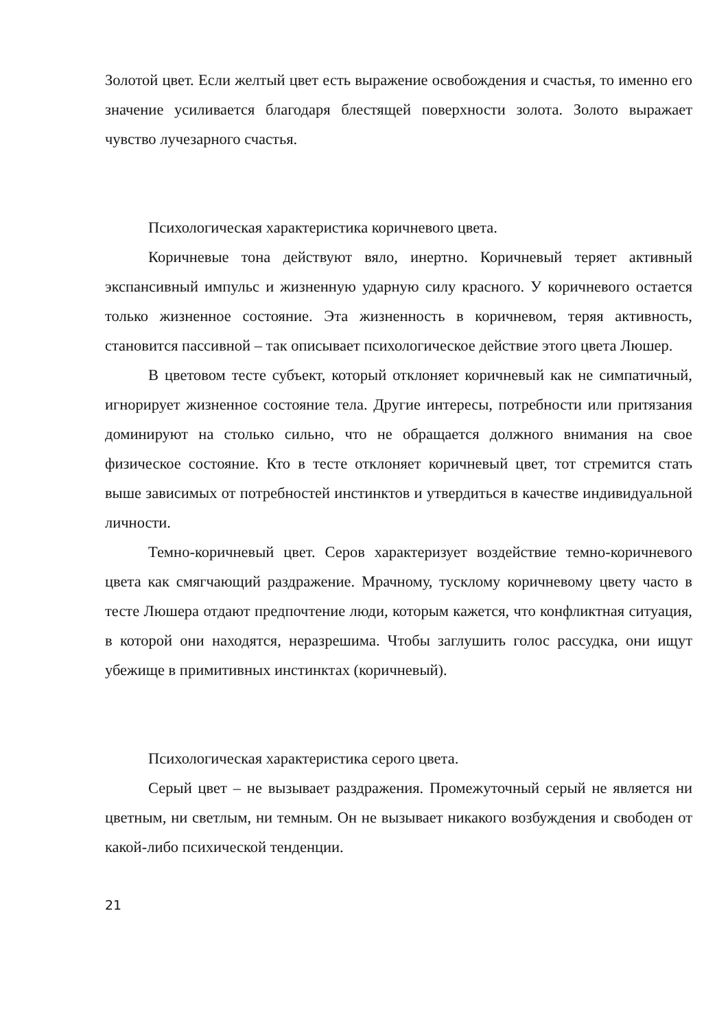Золотой цвет. Если желтый цвет есть выражение освобождения и счастья, то именно его значение усиливается благодаря блестящей поверхности золота. Золото выражает чувство лучезарного счастья.
Психологическая характеристика коричневого цвета.
Коричневые тона действуют вяло, инертно. Коричневый теряет активный экспансивный импульс и жизненную ударную силу красного. У коричневого остается только жизненное состояние. Эта жизненность в коричневом, теряя активность, становится пассивной – так описывает психологическое действие этого цвета Люшер.
В цветовом тесте субъект, который отклоняет коричневый как не симпатичный, игнорирует жизненное состояние тела. Другие интересы, потребности или притязания доминируют на столько сильно, что не обращается должного внимания на свое физическое состояние. Кто в тесте отклоняет коричневый цвет, тот стремится стать выше зависимых от потребностей инстинктов и утвердиться в качестве индивидуальной личности.
Темно-коричневый цвет. Серов характеризует воздействие темно-коричневого цвета как смягчающий раздражение. Мрачному, тусклому коричневому цвету часто в тесте Люшера отдают предпочтение люди, которым кажется, что конфликтная ситуация, в которой они находятся, неразрешима. Чтобы заглушить голос рассудка, они ищут убежище в примитивных инстинктах (коричневый).
Психологическая характеристика серого цвета.
Серый цвет – не вызывает раздражения. Промежуточный серый не является ни цветным, ни светлым, ни темным. Он не вызывает никакого возбуждения и свободен от какой-либо психической тенденции.
21